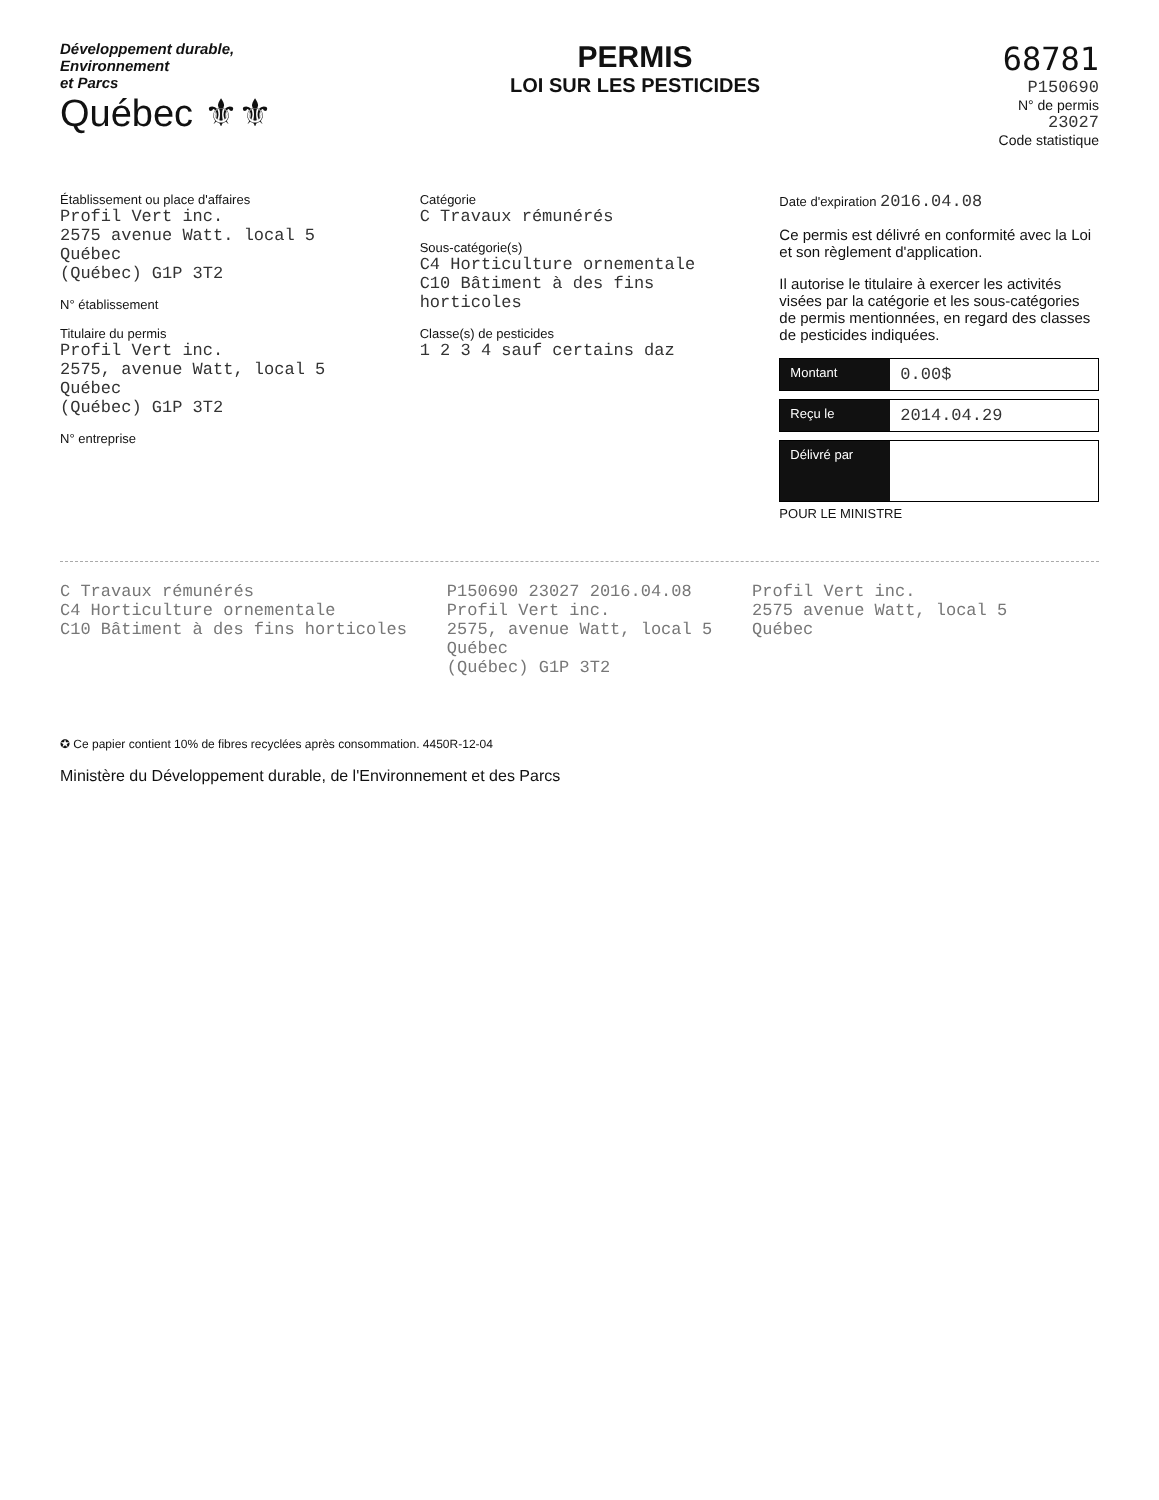Développement durable,
Environnement
et Parcs
Québec ⚜⚜
PERMIS
LOI SUR LES PESTICIDES
68781
P150690
N° de permis
23027
Code statistique
Établissement ou place d'affaires
Profil Vert inc.
2575 avenue Watt. local 5
Québec
(Québec) G1P 3T2
N° établissement
Titulaire du permis
Profil Vert inc.
2575, avenue Watt, local 5
Québec
(Québec) G1P 3T2
N° entreprise
Catégorie
C Travaux rémunérés
Sous-catégorie(s)
C4 Horticulture ornementale
C10 Bâtiment à des fins horticoles
Classe(s) de pesticides
1 2 3 4 sauf certains daz
Date d'expiration 2016.04.08
Ce permis est délivré en conformité avec la Loi et son règlement d'application.
Il autorise le titulaire à exercer les activités visées par la catégorie et les sous-catégories de permis mentionnées, en regard des classes de pesticides indiquées.
Montant 0.00$
Reçu le 2014.04.29
Délivré par
POUR LE MINISTRE
C Travaux rémunérés
C4 Horticulture ornementale
C10 Bâtiment à des fins horticoles
P150690 23027 2016.04.08
Profil Vert inc.
2575, avenue Watt, local 5
Québec
(Québec) G1P 3T2
Profil Vert inc.
2575 avenue Watt, local 5
Québec
✪ Ce papier contient 10% de fibres recyclées après consommation. 4450R-12-04
Ministère du Développement durable, de l'Environnement et des Parcs